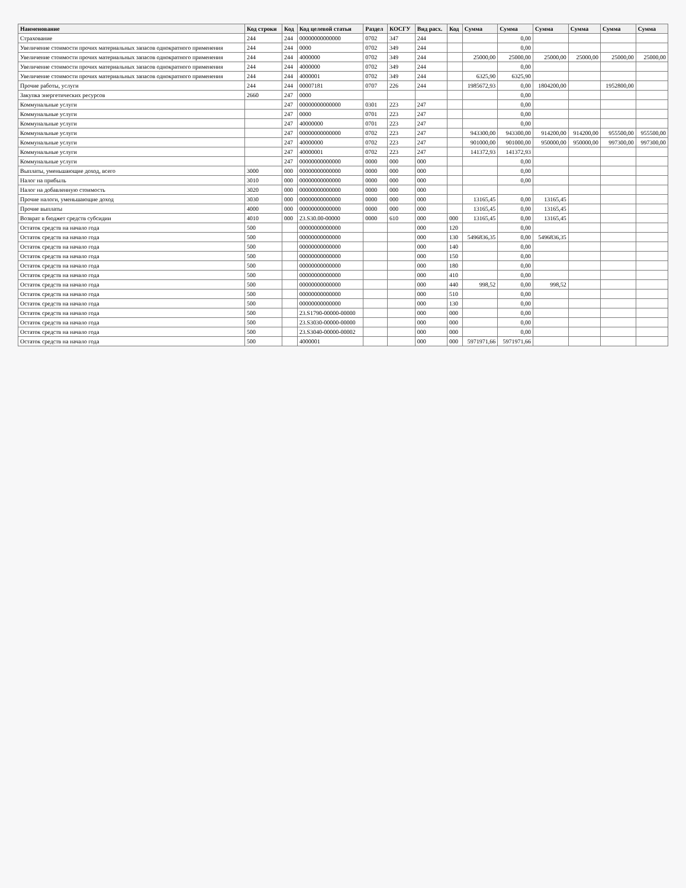| Наименование | Код строки | Код | Код целевой статьи | Раздел | КОСГУ | Вид расх. | Код | Сумма | Сумма | Сумма | Сумма | Сумма | Сумма |
| --- | --- | --- | --- | --- | --- | --- | --- | --- | --- | --- | --- | --- | --- |
| Страхование | 244 | 244 | 00000000000000 | 0702 | 347 | 244 | | | 0,00 | | | | |
| Увеличение стоимости прочих материальных запасов однократного применения | 244 | 244 | 0000 | 0702 | 349 | 244 | | | 0,00 | | | | |
| Увеличение стоимости прочих материальных запасов однократного применения | 244 | 244 | 4000000 | 0702 | 349 | 244 | | 25000,00 | 25000,00 | 25000,00 | 25000,00 | 25000,00 | 25000,00 |
| Увеличение стоимости прочих материальных запасов однократного применения | 244 | 244 | 4000000 | 0702 | 349 | 244 | | | 0,00 | | | | |
| Увеличение стоимости прочих материальных запасов однократного применения | 244 | 244 | 4000001 | 0702 | 349 | 244 | | 6325,90 | 6325,90 | | | | |
| Прочие работы, услуги | 244 | 244 | 00007181 | 0707 | 226 | 244 | | 1985672,93 | 0,00 | 1804200,00 | | 1952800,00 | |
| Закупка энергетических ресурсов | 2660 | 247 | 0000 | | | | | | 0,00 | | | | |
| Коммунальные услуги | | 247 | 00000000000000 | 0301 | 223 | 247 | | | 0,00 | | | | |
| Коммунальные услуги | | 247 | 0000 | 0701 | 223 | 247 | | | 0,00 | | | | |
| Коммунальные услуги | | 247 | 40000000 | 0701 | 223 | 247 | | | 0,00 | | | | |
| Коммунальные услуги | | 247 | 00000000000000 | 0702 | 223 | 247 | | 943300,00 | 943300,00 | 914200,00 | 914200,00 | 955500,00 | 955500,00 |
| Коммунальные услуги | | 247 | 40000000 | 0702 | 223 | 247 | | 901000,00 | 901000,00 | 950000,00 | 950000,00 | 997300,00 | 997300,00 |
| Коммунальные услуги | | 247 | 40000001 | 0702 | 223 | 247 | | 141372,93 | 141372,93 | | | | |
| Коммунальные услуги | | 247 | 00000000000000 | 0000 | 000 | 000 | | | 0,00 | | | | |
| Выплаты, уменьшающие доход, всего | 3000 | 000 | 00000000000000 | 0000 | 000 | 000 | | | 0,00 | | | | |
| Налог на прибыль | 3010 | 000 | 00000000000000 | 0000 | 000 | 000 | | | 0,00 | | | | |
| Налог на добавленную стоимость | 3020 | 000 | 00000000000000 | 0000 | 000 | 000 | | | | | | | |
| Прочие налоги, уменьшающие доход | 3030 | 000 | 00000000000000 | 0000 | 000 | 000 | | 13165,45 | 0,00 | 13165,45 | | | |
| Прочие выплаты | 4000 | 000 | 00000000000000 | 0000 | 000 | 000 | | 13165,45 | 0,00 | 13165,45 | | | |
| Возврат в бюджет средств субсидии | 4010 | 000 | 23.S30.00-00000 | 0000 | 610 | 000 | 000 | 13165,45 | 0,00 | 13165,45 | | | |
| Остаток средств на начало года | 500 | | 00000000000000 | | | 000 | 120 | | 0,00 | | | | |
| Остаток средств на начало года | 500 | | 00000000000000 | | | 000 | 130 | 5496836,35 | 0,00 | 5496836,35 | | | |
| Остаток средств на начало года | 500 | | 00000000000000 | | | 000 | 140 | | 0,00 | | | | |
| Остаток средств на начало года | 500 | | 00000000000000 | | | 000 | 150 | | 0,00 | | | | |
| Остаток средств на начало года | 500 | | 00000000000000 | | | 000 | 180 | | 0,00 | | | | |
| Остаток средств на начало года | 500 | | 00000000000000 | | | 000 | 410 | | 0,00 | | | | |
| Остаток средств на начало года | 500 | | 00000000000000 | | | 000 | 440 | 998,52 | 0,00 | 998,52 | | | |
| Остаток средств на начало года | 500 | | 00000000000000 | | | 000 | 510 | | 0,00 | | | | |
| Остаток средств на начало года | 500 | | 00000000000000 | | | 000 | 130 | | 0,00 | | | | |
| Остаток средств на начало года | 500 | | 23.S1790-00000-00000 | | | 000 | 000 | | 0,00 | | | | |
| Остаток средств на начало года | 500 | | 23.S3030-00000-00000 | | | 000 | 000 | | 0,00 | | | | |
| Остаток средств на начало года | 500 | | 23.S3040-00000-00002 | | | 000 | 000 | | 0,00 | | | | |
| Остаток средств на начало года | 500 | | 4000001 | | | 000 | 000 | 5971971,66 | 5971971,66 | | | | |